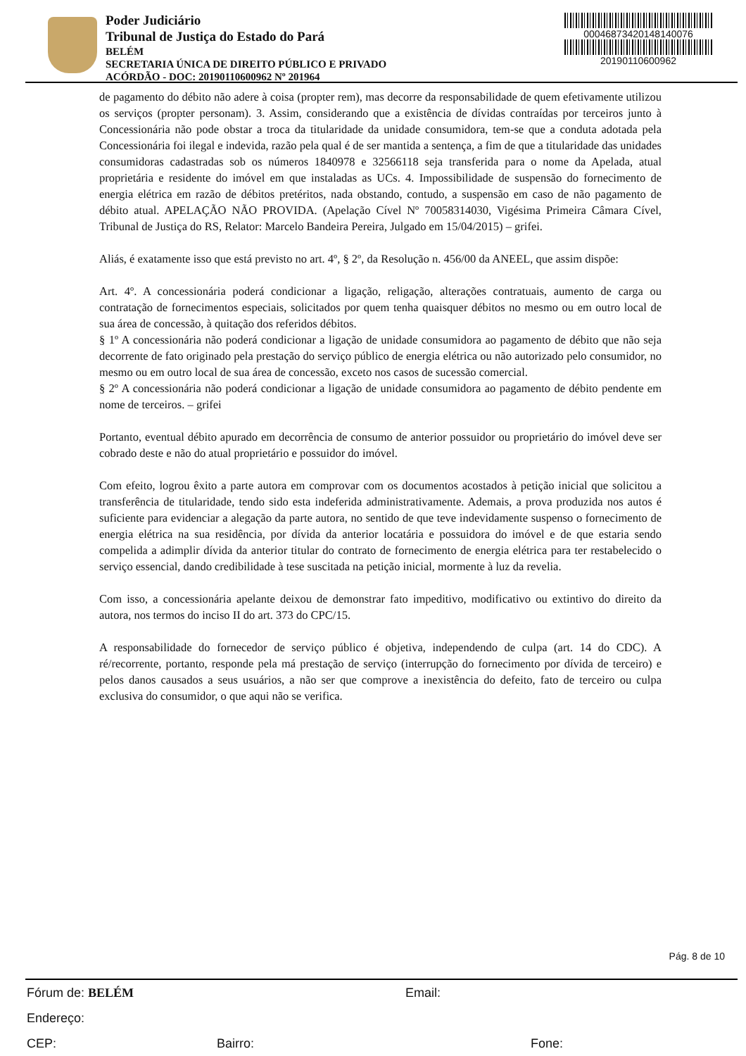Poder Judiciário
Tribunal de Justiça do Estado do Pará
BELÉM
SECRETARIA ÚNICA DE DIREITO PÚBLICO E PRIVADO
ACÓRDÃO - DOC: 20190110600962 Nº 201964
00046873420148140076
20190110600962
de pagamento do débito não adere à coisa (propter rem), mas decorre da responsabilidade de quem efetivamente utilizou os serviços (propter personam). 3. Assim, considerando que a existência de dívidas contraídas por terceiros junto à Concessionária não pode obstar a troca da titularidade da unidade consumidora, tem-se que a conduta adotada pela Concessionária foi ilegal e indevida, razão pela qual é de ser mantida a sentença, a fim de que a titularidade das unidades consumidoras cadastradas sob os números 1840978 e 32566118 seja transferida para o nome da Apelada, atual proprietária e residente do imóvel em que instaladas as UCs. 4. Impossibilidade de suspensão do fornecimento de energia elétrica em razão de débitos pretéritos, nada obstando, contudo, a suspensão em caso de não pagamento de débito atual. APELAÇÃO NÃO PROVIDA. (Apelação Cível Nº 70058314030, Vigésima Primeira Câmara Cível, Tribunal de Justiça do RS, Relator: Marcelo Bandeira Pereira, Julgado em 15/04/2015) – grifei.
Aliás, é exatamente isso que está previsto no art. 4º, § 2º, da Resolução n. 456/00 da ANEEL, que assim dispõe:
Art. 4º. A concessionária poderá condicionar a ligação, religação, alterações contratuais, aumento de carga ou contratação de fornecimentos especiais, solicitados por quem tenha quaisquer débitos no mesmo ou em outro local de sua área de concessão, à quitação dos referidos débitos.
§ 1º A concessionária não poderá condicionar a ligação de unidade consumidora ao pagamento de débito que não seja decorrente de fato originado pela prestação do serviço público de energia elétrica ou não autorizado pelo consumidor, no mesmo ou em outro local de sua área de concessão, exceto nos casos de sucessão comercial.
§ 2º A concessionária não poderá condicionar a ligação de unidade consumidora ao pagamento de débito pendente em nome de terceiros. – grifei
Portanto, eventual débito apurado em decorrência de consumo de anterior possuidor ou proprietário do imóvel deve ser cobrado deste e não do atual proprietário e possuidor do imóvel.
Com efeito, logrou êxito a parte autora em comprovar com os documentos acostados à petição inicial que solicitou a transferência de titularidade, tendo sido esta indeferida administrativamente. Ademais, a prova produzida nos autos é suficiente para evidenciar a alegação da parte autora, no sentido de que teve indevidamente suspenso o fornecimento de energia elétrica na sua residência, por dívida da anterior locatária e possuidora do imóvel e de que estaria sendo compelida a adimplir dívida da anterior titular do contrato de fornecimento de energia elétrica para ter restabelecido o serviço essencial, dando credibilidade à tese suscitada na petição inicial, mormente à luz da revelia.
Com isso, a concessionária apelante deixou de demonstrar fato impeditivo, modificativo ou extintivo do direito da autora, nos termos do inciso II do art. 373 do CPC/15.
A responsabilidade do fornecedor de serviço público é objetiva, independendo de culpa (art. 14 do CDC). A ré/recorrente, portanto, responde pela má prestação de serviço (interrupção do fornecimento por dívida de terceiro) e pelos danos causados a seus usuários, a não ser que comprove a inexistência do defeito, fato de terceiro ou culpa exclusiva do consumidor, o que aqui não se verifica.
Pág. 8 de 10
Fórum de: BELÉM Email:
Endereço:
CEP: Bairro: Fone: